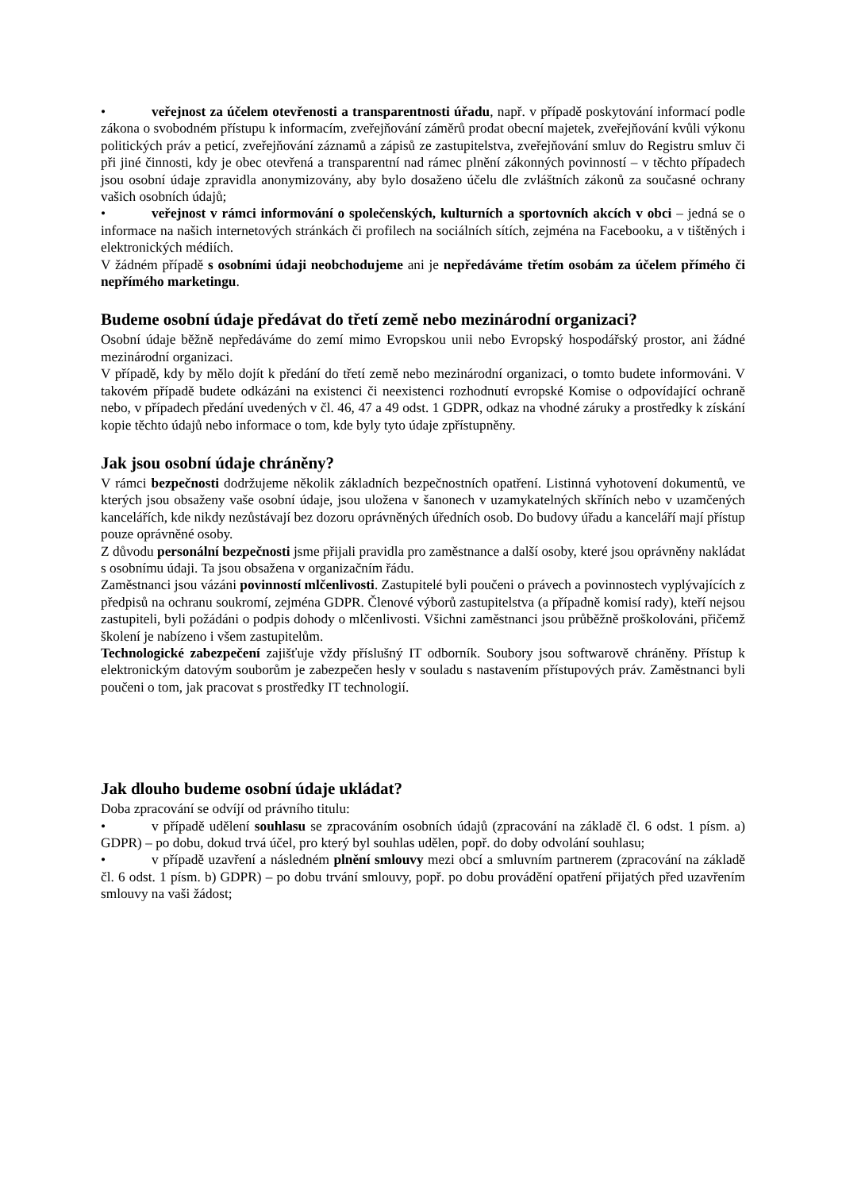• veřejnost za účelem otevřenosti a transparentnosti úřadu, např. v případě poskytování informací podle zákona o svobodném přístupu k informacím, zveřejňování záměrů prodat obecní majetek, zveřejňování kvůli výkonu politických práv a peticí, zveřejňování záznamů a zápisů ze zastupitelstva, zveřejňování smluv do Registru smluv či při jiné činnosti, kdy je obec otevřená a transparentní nad rámec plnění zákonných povinností – v těchto případech jsou osobní údaje zpravidla anonymizovány, aby bylo dosaženo účelu dle zvláštních zákonů za současné ochrany vašich osobních údajů;
• veřejnost v rámci informování o společenských, kulturních a sportovních akcích v obci – jedná se o informace na našich internetových stránkách či profilech na sociálních sítích, zejména na Facebooku, a v tištěných i elektronických médiích.
V žádném případě s osobními údaji neobchodujeme ani je nepředáváme třetím osobám za účelem přímého či nepřímého marketingu.
Budeme osobní údaje předávat do třetí země nebo mezinárodní organizaci?
Osobní údaje běžně nepředáváme do zemí mimo Evropskou unii nebo Evropský hospodářský prostor, ani žádné mezinárodní organizaci.
V případě, kdy by mělo dojít k předání do třetí země nebo mezinárodní organizaci, o tomto budete informováni. V takovém případě budete odkázáni na existenci či neexistenci rozhodnutí evropské Komise o odpovídající ochraně nebo, v případech předání uvedených v čl. 46, 47 a 49 odst. 1 GDPR, odkaz na vhodné záruky a prostředky k získání kopie těchto údajů nebo informace o tom, kde byly tyto údaje zpřístupněny.
Jak jsou osobní údaje chráněny?
V rámci bezpečnosti dodržujeme několik základních bezpečnostních opatření. Listinná vyhotovení dokumentů, ve kterých jsou obsaženy vaše osobní údaje, jsou uložena v šanonech v uzamykatelných skříních nebo v uzamčených kancelářích, kde nikdy nezůstávají bez dozoru oprávněných úředních osob. Do budovy úřadu a kanceláří mají přístup pouze oprávněné osoby.
Z důvodu personální bezpečnosti jsme přijali pravidla pro zaměstnance a další osoby, které jsou oprávněny nakládat s osobnímu údaji. Ta jsou obsažena v organizačním řádu.
Zaměstnanci jsou vázáni povinností mlčenlivosti. Zastupitelé byli poučeni o právech a povinnostech vyplývajících z předpisů na ochranu soukromí, zejména GDPR. Členové výborů zastupitelstva (a případně komisí rady), kteří nejsou zastupiteli, byli požádáni o podpis dohody o mlčenlivosti. Všichni zaměstnanci jsou průběžně proškolováni, přičemž školení je nabízeno i všem zastupitelům.
Technologické zabezpečení zajišťuje vždy příslušný IT odborník. Soubory jsou softwarově chráněny. Přístup k elektronickým datovým souborům je zabezpečen hesly v souladu s nastavením přístupových práv. Zaměstnanci byli poučeni o tom, jak pracovat s prostředky IT technologií.
Jak dlouho budeme osobní údaje ukládat?
Doba zpracování se odvíjí od právního titulu:
• v případě udělení souhlasu se zpracováním osobních údajů (zpracování na základě čl. 6 odst. 1 písm. a) GDPR) – po dobu, dokud trvá účel, pro který byl souhlas udělen, popř. do doby odvolání souhlasu;
• v případě uzavření a následném plnění smlouvy mezi obcí a smluvním partnerem (zpracování na základě čl. 6 odst. 1 písm. b) GDPR) – po dobu trvání smlouvy, popř. po dobu provádění opatření přijatých před uzavřením smlouvy na vaši žádost;